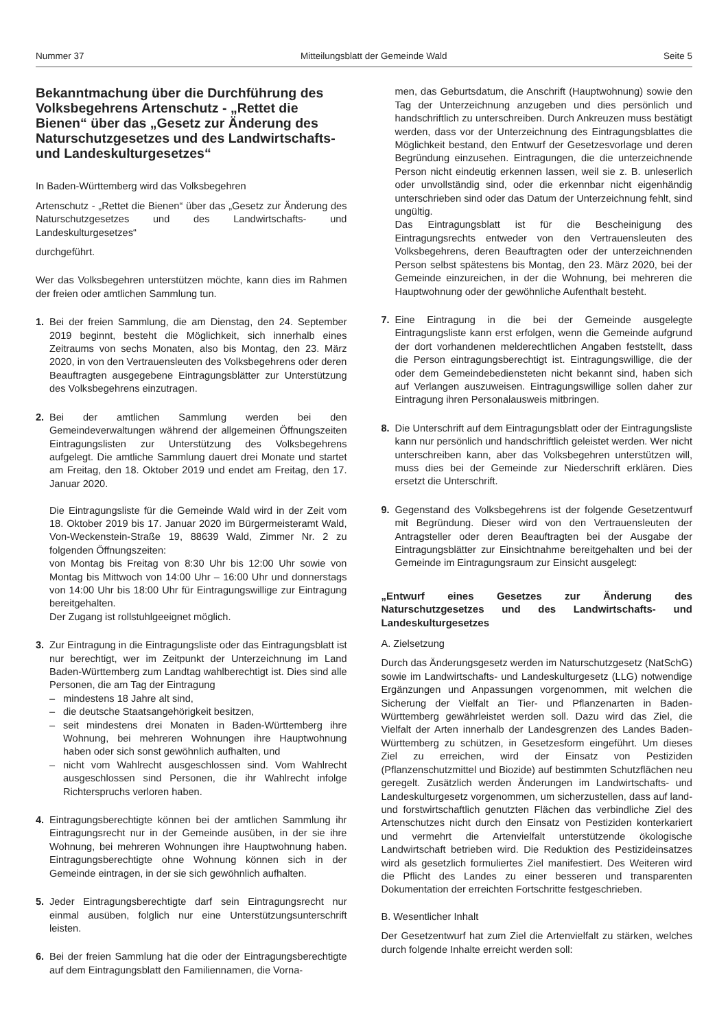Nummer 37 Mitteilungsblatt der Gemeinde Wald Seite 5
Bekanntmachung über die Durchführung des Volksbegehrens Artenschutz - „Rettet die Bienen“ über das „Gesetz zur Änderung des Naturschutzgesetzes und des Landwirtschafts- und Landeskulturgesetzes“
In Baden-Württemberg wird das Volksbegehren
Artenschutz - „Rettet die Bienen“ über das „Gesetz zur Änderung des Naturschutzgesetzes und des Landwirtschafts- und Landeskulturgesetzes“
durchgeführt.
Wer das Volksbegehren unterstützen möchte, kann dies im Rahmen der freien oder amtlichen Sammlung tun.
1. Bei der freien Sammlung, die am Dienstag, den 24. September 2019 beginnt, besteht die Möglichkeit, sich innerhalb eines Zeitraums von sechs Monaten, also bis Montag, den 23. März 2020, in von den Vertrauensleuten des Volksbegehrens oder deren Beauftragten ausgegebene Eintragungsblätter zur Unterstützung des Volksbegehrens einzutragen.
2. Bei der amtlichen Sammlung werden bei den Gemeindeverwaltungen während der allgemeinen Öffnungszeiten Eintragungslisten zur Unterstützung des Volksbegehrens aufgelegt. Die amtliche Sammlung dauert drei Monate und startet am Freitag, den 18. Oktober 2019 und endet am Freitag, den 17. Januar 2020.
Die Eintragungsliste für die Gemeinde Wald wird in der Zeit vom 18. Oktober 2019 bis 17. Januar 2020 im Bürgermeisteramt Wald, Von-Weckenstein-Straße 19, 88639 Wald, Zimmer Nr. 2 zu folgenden Öffnungszeiten:
von Montag bis Freitag von 8:30 Uhr bis 12:00 Uhr sowie von Montag bis Mittwoch von 14:00 Uhr – 16:00 Uhr und donnerstags von 14:00 Uhr bis 18:00 Uhr für Eintragungswillige zur Eintragung bereitgehalten.
Der Zugang ist rollstuhlgeeignet möglich.
3. Zur Eintragung in die Eintragungsliste oder das Eintragungsblatt ist nur berechtigt, wer im Zeitpunkt der Unterzeichnung im Land Baden-Württemberg zum Landtag wahlberechtigt ist. Dies sind alle Personen, die am Tag der Eintragung
– mindestens 18 Jahre alt sind,
– die deutsche Staatsangehörigkeit besitzen,
– seit mindestens drei Monaten in Baden-Württemberg ihre Wohnung, bei mehreren Wohnungen ihre Hauptwohnung haben oder sich sonst gewöhnlich aufhalten, und
– nicht vom Wahlrecht ausgeschlossen sind. Vom Wahlrecht ausgeschlossen sind Personen, die ihr Wahlrecht infolge Richterspruchs verloren haben.
4. Eintragungsberechtigte können bei der amtlichen Sammlung ihr Eintragungsrecht nur in der Gemeinde ausüben, in der sie ihre Wohnung, bei mehreren Wohnungen ihre Hauptwohnung haben. Eintragungsberechtigte ohne Wohnung können sich in der Gemeinde eintragen, in der sie sich gewöhnlich aufhalten.
5. Jeder Eintragungsberechtigte darf sein Eintragungsrecht nur einmal ausüben, folglich nur eine Unterstützungsunterschrift leisten.
6. Bei der freien Sammlung hat die oder der Eintragungsberechtigte auf dem Eintragungsblatt den Familiennamen, die Vorna-
men, das Geburtsdatum, die Anschrift (Hauptwohnung) sowie den Tag der Unterzeichnung anzugeben und dies persönlich und handschriftlich zu unterschreiben. Durch Ankreuzen muss bestätigt werden, dass vor der Unterzeichnung des Eintragungsblattes die Möglichkeit bestand, den Entwurf der Gesetzesvorlage und deren Begründung einzusehen. Eintragungen, die die unterzeichnende Person nicht eindeutig erkennen lassen, weil sie z. B. unleserlich oder unvollständig sind, oder die erkennbar nicht eigenhändig unterschrieben sind oder das Datum der Unterzeichnung fehlt, sind ungültig.
Das Eintragungsblatt ist für die Bescheinigung des Eintragungsrechts entweder von den Vertrauensleuten des Volksbegehrens, deren Beauftragten oder der unterzeichnenden Person selbst spätestens bis Montag, den 23. März 2020, bei der Gemeinde einzureichen, in der die Wohnung, bei mehreren die Hauptwohnung oder der gewöhnliche Aufenthalt besteht.
7. Eine Eintragung in die bei der Gemeinde ausgelegte Eintragungsliste kann erst erfolgen, wenn die Gemeinde aufgrund der dort vorhandenen melderechtlichen Angaben feststellt, dass die Person eintragungsberechtigt ist. Eintragungswillige, die der oder dem Gemeindebediensteten nicht bekannt sind, haben sich auf Verlangen auszuweisen. Eintragungswillige sollen daher zur Eintragung ihren Personalausweis mitbringen.
8. Die Unterschrift auf dem Eintragungsblatt oder der Eintragungsliste kann nur persönlich und handschriftlich geleistet werden. Wer nicht unterschreiben kann, aber das Volksbegehren unterstützen will, muss dies bei der Gemeinde zur Niederschrift erklären. Dies ersetzt die Unterschrift.
9. Gegenstand des Volksbegehrens ist der folgende Gesetzentwurf mit Begründung. Dieser wird von den Vertrauensleuten der Antragsteller oder deren Beauftragten bei der Ausgabe der Eintragungsblätter zur Einsichtnahme bereitgehalten und bei der Gemeinde im Eintragungsraum zur Einsicht ausgelegt:
„Entwurf eines Gesetzes zur Änderung des Naturschutzgesetzes und des Landwirtschafts- und Landeskulturgesetzes
A. Zielsetzung
Durch das Änderungsgesetz werden im Naturschutzgesetz (NatSchG) sowie im Landwirtschafts- und Landeskulturgesetz (LLG) notwendige Ergänzungen und Anpassungen vorgenommen, mit welchen die Sicherung der Vielfalt an Tier- und Pflanzenarten in Baden-Württemberg gewährleistet werden soll. Dazu wird das Ziel, die Vielfalt der Arten innerhalb der Landesgrenzen des Landes Baden-Württemberg zu schützen, in Gesetzesform eingeführt. Um dieses Ziel zu erreichen, wird der Einsatz von Pestiziden (Pflanzenschutzmittel und Biozide) auf bestimmten Schutzflächen neu geregelt. Zusätzlich werden Änderungen im Landwirtschafts- und Landeskulturgesetz vorgenommen, um sicherzustellen, dass auf land- und forstwirtschaftlich genutzten Flächen das verbindliche Ziel des Artenschutzes nicht durch den Einsatz von Pestiziden konterkariert und vermehrt die Artenvielfalt unterstützende ökologische Landwirtschaft betrieben wird. Die Reduktion des Pestizideinsatzes wird als gesetzlich formuliertes Ziel manifestiert. Des Weiteren wird die Pflicht des Landes zu einer besseren und transparenten Dokumentation der erreichten Fortschritte festgeschrieben.
B. Wesentlicher Inhalt
Der Gesetzentwurf hat zum Ziel die Artenvielfalt zu stärken, welches durch folgende Inhalte erreicht werden soll: